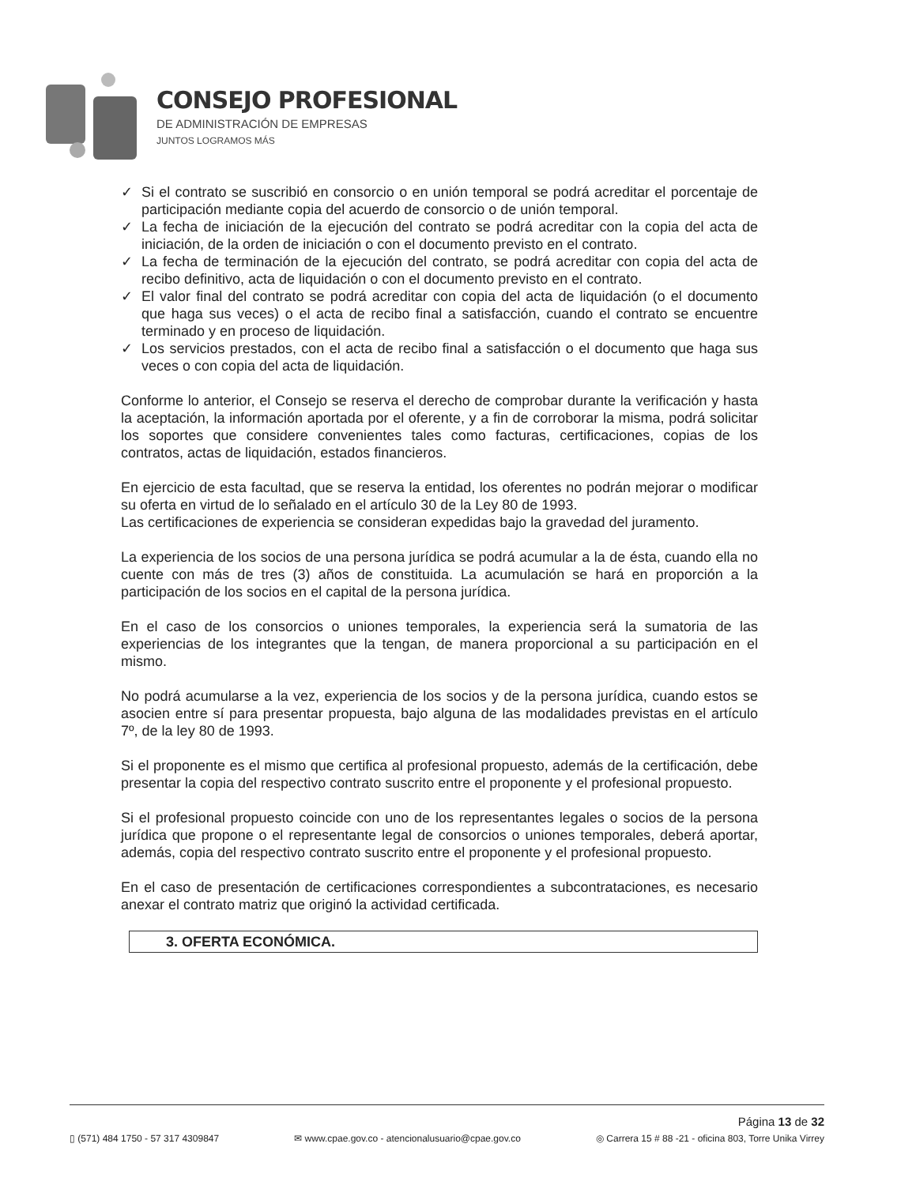CONSEJO PROFESIONAL
DE ADMINISTRACIÓN DE EMPRESAS
JUNTOS LOGRAMOS MÁS
✓ Si el contrato se suscribió en consorcio o en unión temporal se podrá acreditar el porcentaje de participación mediante copia del acuerdo de consorcio o de unión temporal.
✓ La fecha de iniciación de la ejecución del contrato se podrá acreditar con la copia del acta de iniciación, de la orden de iniciación o con el documento previsto en el contrato.
✓ La fecha de terminación de la ejecución del contrato, se podrá acreditar con copia del acta de recibo definitivo, acta de liquidación o con el documento previsto en el contrato.
✓ El valor final del contrato se podrá acreditar con copia del acta de liquidación (o el documento que haga sus veces) o el acta de recibo final a satisfacción, cuando el contrato se encuentre terminado y en proceso de liquidación.
✓ Los servicios prestados, con el acta de recibo final a satisfacción o el documento que haga sus veces o con copia del acta de liquidación.
Conforme lo anterior, el Consejo se reserva el derecho de comprobar durante la verificación y hasta la aceptación, la información aportada por el oferente, y a fin de corroborar la misma, podrá solicitar los soportes que considere convenientes tales como facturas, certificaciones, copias de los contratos, actas de liquidación, estados financieros.
En ejercicio de esta facultad, que se reserva la entidad, los oferentes no podrán mejorar o modificar su oferta en virtud de lo señalado en el artículo 30 de la Ley 80 de 1993.
Las certificaciones de experiencia se consideran expedidas bajo la gravedad del juramento.
La experiencia de los socios de una persona jurídica se podrá acumular a la de ésta, cuando ella no cuente con más de tres (3) años de constituida. La acumulación se hará en proporción a la participación de los socios en el capital de la persona jurídica.
En el caso de los consorcios o uniones temporales, la experiencia será la sumatoria de las experiencias de los integrantes que la tengan, de manera proporcional a su participación en el mismo.
No podrá acumularse a la vez, experiencia de los socios y de la persona jurídica, cuando estos se asocien entre sí para presentar propuesta, bajo alguna de las modalidades previstas en el artículo 7º, de la ley 80 de 1993.
Si el proponente es el mismo que certifica al profesional propuesto, además de la certificación, debe presentar la copia del respectivo contrato suscrito entre el proponente y el profesional propuesto.
Si el profesional propuesto coincide con uno de los representantes legales o socios de la persona jurídica que propone o el representante legal de consorcios o uniones temporales, deberá aportar, además, copia del respectivo contrato suscrito entre el proponente y el profesional propuesto.
En el caso de presentación de certificaciones correspondientes a subcontrataciones, es necesario anexar el contrato matriz que originó la actividad certificada.
3. OFERTA ECONÓMICA.
Página 13 de 32
▯ (571) 484 1750 - 57 317 4309847 ✉ www.cpae.gov.co - atencionalusuario@cpae.gov.co ◎ Carrera 15 # 88 -21 - oficina 803, Torre Unika Virrey